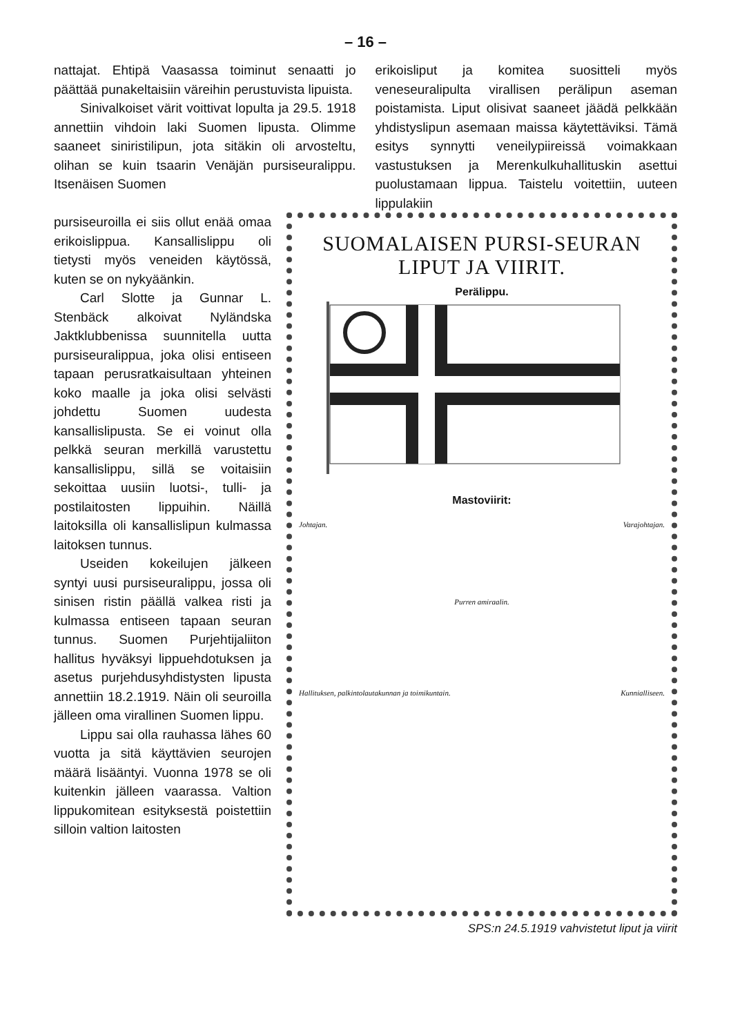– 16 –
nattajat. Ehtipä Vaasassa toiminut senaatti jo päättää punakeltaisiin väreihin perustuvista lipuista.
Sinivalkoiset värit voittivat lopulta ja 29.5. 1918 annettiin vihdoin laki Suomen lipusta. Olimme saaneet siniristilipun, jota sitäkin oli arvosteltu, olihan se kuin tsaarin Venäjän pursiseuralippu. Itsenäisen Suomen
erikoisliput ja komitea suositteli myös veneseuralipulta virallisen perälipun aseman poistamista. Liput olisivat saaneet jäädä pelkkään yhdistyslipun asemaan maissa käytettäviksi. Tämä esitys synnytti veneilypiireissä voimakkaan vastustuksen ja Merenkulkuhallituskin asettui puolustamaan lippua. Taistelu voitettiin, uuteen lippulakiin
pursiseuroilla ei siis ollut enää omaa erikoislippua. Kansallislippu oli tietysti myös veneiden käytössä, kuten se on nykyäänkin.
Carl Slotte ja Gunnar L. Stenbäck alkoivat Nyländska Jaktklubbenissa suunnitella uutta pursiseuralippua, joka olisi entiseen tapaan perusratkaisultaan yhteinen koko maalle ja joka olisi selvästi johdettu Suomen uudesta kansallislipusta. Se ei voinut olla pelkkä seuran merkillä varustettu kansallislippu, sillä se voitaisiin sekoittaa uusiin luotsi-, tulli- ja postilaitosten lippuihin. Näillä laitoksilla oli kansallislipun kulmassa laitoksen tunnus.
Useiden kokeilujen jälkeen syntyi uusi pursiseuralippu, jossa oli sinisen ristin päällä valkea risti ja kulmassa entiseen tapaan seuran tunnus. Suomen Purjehtijaliiton hallitus hyväksyi lippuehdotuksen ja asetus purjehdusyhdistysten lipusta annettiin 18.2.1919. Näin oli seuroilla jälleen oma virallinen Suomen lippu.
Lippu sai olla rauhassa lähes 60 vuotta ja sitä käyttävien seurojen määrä lisääntyi. Vuonna 1978 se oli kuitenkin jälleen vaarassa. Valtion lippukomitean esityksestä poistettiin silloin valtion laitosten
SUOMALAISEN PURSI-SEURAN
LIPUT JA VIIRIT.
Perälippu.
Mastoviirit:
Johtajan. Varajohtajan.
Purren amiraalin.
Hallituksen, palkintolautakunnan ja toimikuntain.
Kunnialliseen.
SPS:n 24.5.1919 vahvistetut liput ja viirit